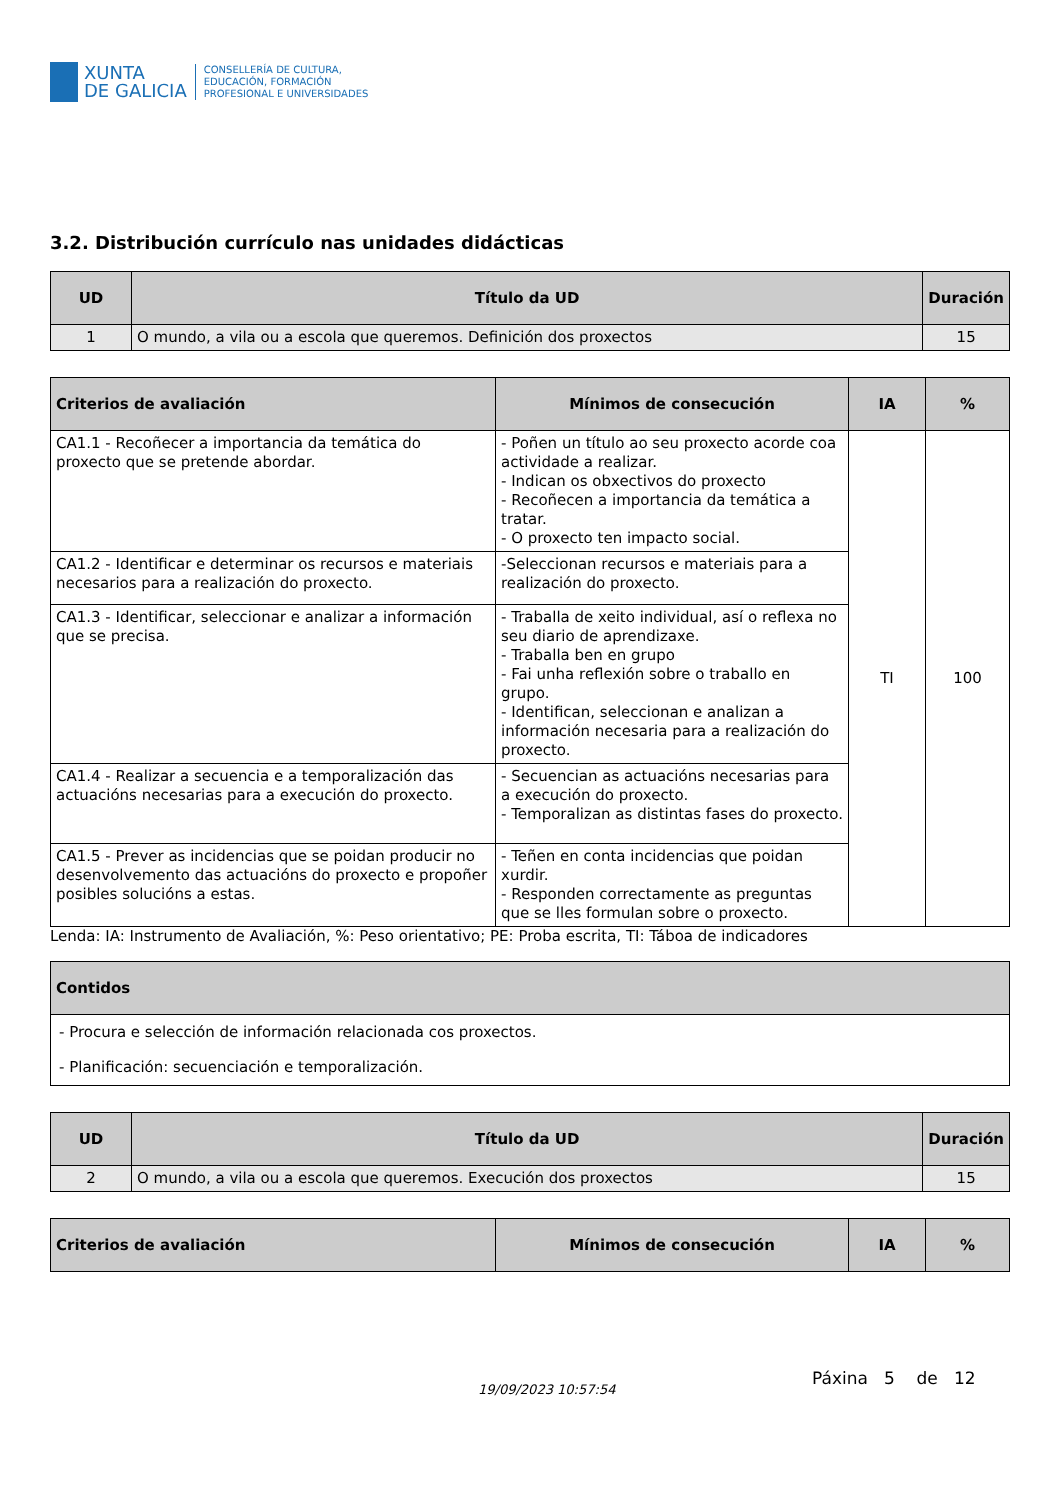XUNTA
DE GALICIA
CONSELLERÍA DE CULTURA,
EDUCACIÓN, FORMACIÓN
PROFESIONAL E UNIVERSIDADES
3.2. Distribución currículo nas unidades didácticas
| UD | Título da UD | Duración |
| --- | --- | --- |
| 1 | O mundo, a vila ou a escola que queremos. Definición dos proxectos | 15 |
| Criterios de avaliación | Mínimos de consecución | IA | % |
| --- | --- | --- | --- |
| CA1.1 - Recoñecer a importancia da temática do proxecto que se pretende abordar. | - Poñen un título ao seu proxecto acorde coa actividade a realizar. - Indican os obxectivos do proxecto - Recoñecen a importancia da temática a tratar. - O proxecto ten impacto social. | TI | 100 |
| CA1.2 - Identificar e determinar os recursos e materiais necesarios para a realización do proxecto. | -Seleccionan recursos e materiais para a realización do proxecto. | | |
| CA1.3 - Identificar, seleccionar e analizar a información que se precisa. | - Traballa de xeito individual, así o reflexa no seu diario de aprendizaxe. - Traballa ben en grupo - Fai unha reflexión sobre o traballo en grupo. - Identifican, seleccionan e analizan a información necesaria para a realización do proxecto. | | |
| CA1.4 - Realizar a secuencia e a temporalización das actuacións necesarias para a execución do proxecto. | - Secuencian as actuacións necesarias para a execución do proxecto. - Temporalizan as distintas fases do proxecto. | | |
| CA1.5 - Prever as incidencias que se poidan producir no desenvolvemento das actuacións do proxecto e propoñer posibles solucións a estas. | - Teñen en conta incidencias que poidan xurdir. - Responden correctamente as preguntas que se lles formulan sobre o proxecto. | | |
Lenda: IA: Instrumento de Avaliación, %: Peso orientativo; PE: Proba escrita, TI: Táboa de indicadores
| Contidos |
| --- |
| - Procura e selección de información relacionada cos proxectos. - Planificación: secuenciación e temporalización. |
| UD | Título da UD | Duración |
| --- | --- | --- |
| 2 | O mundo, a vila ou a escola que queremos. Execución dos proxectos | 15 |
| Criterios de avaliación | Mínimos de consecución | IA | % |
| --- | --- | --- | --- |
19/09/2023 10:57:54
Páxina 5 de 12